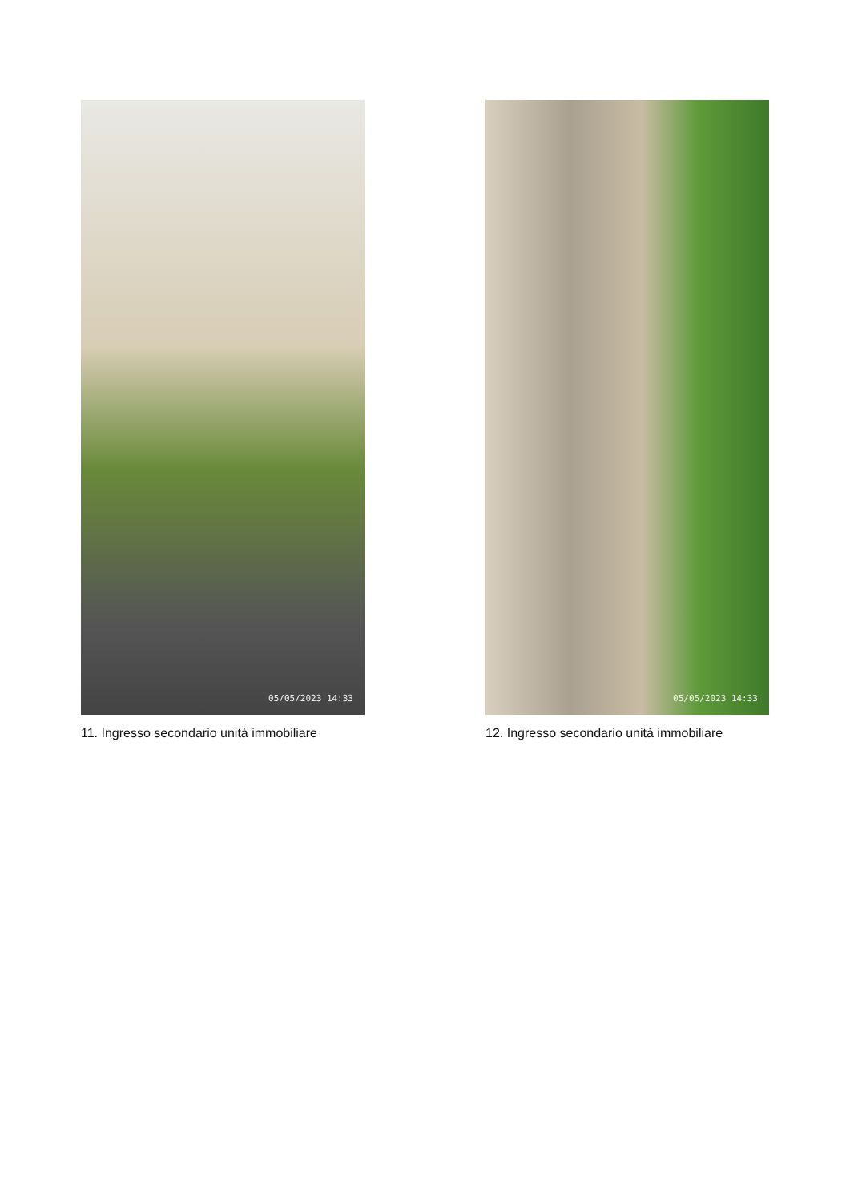05/05/2023 14:33
11. Ingresso secondario unità immobiliare
05/05/2023 14:33
12. Ingresso secondario unità immobiliare